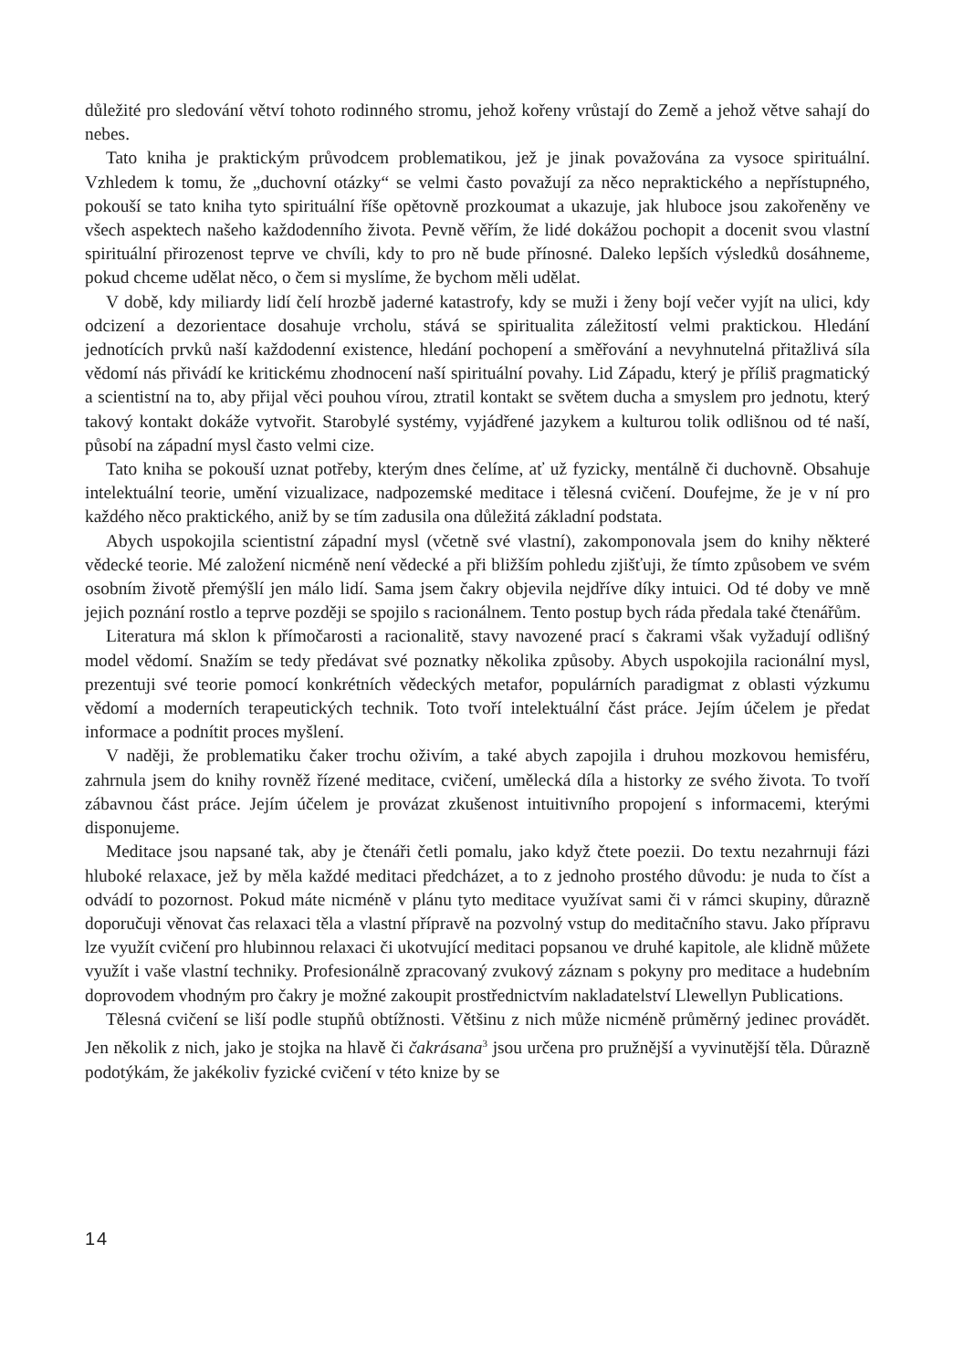důležité pro sledování větví tohoto rodinného stromu, jehož kořeny vrůstají do Země a jehož větve sahají do nebes.
Tato kniha je praktickým průvodcem problematikou, jež je jinak považována za vysoce spirituální. Vzhledem k tomu, že „duchovní otázky“ se velmi často považují za něco nepraktického a nepřístupného, pokouší se tato kniha tyto spirituální říše opětovně prozkoumat a ukazuje, jak hluboce jsou zakořeněny ve všech aspektech našeho každodenního života. Pevně věřím, že lidé dokážou pochopit a docenit svou vlastní spirituální přirozenost teprve ve chvíli, kdy to pro ně bude přínosné. Daleko lepších výsledků dosáhneme, pokud chceme udělat něco, o čem si myslíme, že bychom měli udělat.
V době, kdy miliardy lidí čelí hrozbě jaderné katastrofy, kdy se muži i ženy bojí večer vyjít na ulici, kdy odcizení a dezorientace dosahuje vrcholu, stává se spiritualita záležitostí velmi praktickou. Hledání jednotících prvků naší každodenní existence, hledání pochopení a směřování a nevyhnutelná přitažlivá síla vědomí nás přivádí ke kritickému zhodnocení naší spirituální povahy. Lid Západu, který je příliš pragmatický a scientistní na to, aby přijal věci pouhou vírou, ztratil kontakt se světem ducha a smyslem pro jednotu, který takový kontakt dokáže vytvořit. Starobylé systémy, vyjádřené jazykem a kulturou tolik odlišnou od té naší, působí na západní mysl často velmi cize.
Tato kniha se pokouší uznat potřeby, kterým dnes čelíme, ať už fyzicky, mentálně či duchovně. Obsahuje intelektuální teorie, umění vizualizace, nadpozemské meditace i tělesná cvičení. Doufejme, že je v ní pro každého něco praktického, aniž by se tím zadusila ona důležitá základní podstata.
Abych uspokojila scientistní západní mysl (včetně své vlastní), zakomponovala jsem do knihy některé vědecké teorie. Mé založení nicméně není vědecké a při bližším pohledu zjišťuji, že tímto způsobem ve svém osobním životě přemýšlí jen málo lidí. Sama jsem čakry objevila nejdříve díky intuici. Od té doby ve mně jejich poznání rostlo a teprve později se spojilo s racionálnem. Tento postup bych ráda předala také čtenářům.
Literatura má sklon k přímočarosti a racionalitě, stavy navozené prací s čakrami však vyžadují odlišný model vědomí. Snažím se tedy předávat své poznatky několika způsoby. Abych uspokojila racionální mysl, prezentuji své teorie pomocí konkrétních vědeckých metafor, populárních paradigmat z oblasti výzkumu vědomí a moderních terapeutických technik. Toto tvoří intelektuální část práce. Jejím účelem je předat informace a podnítit proces myšlení.
V naději, že problematiku čaker trochu oživím, a také abych zapojila i druhou mozkovou hemisféru, zahrnula jsem do knihy rovněž řízené meditace, cvičení, umělecká díla a historky ze svého života. To tvoří zábavnou část práce. Jejím účelem je provázat zkušenost intuitivního propojení s informacemi, kterými disponujeme.
Meditace jsou napsané tak, aby je čtenáři četli pomalu, jako když čtete poezii. Do textu nezahrnuji fázi hluboké relaxace, jež by měla každé meditaci předcházet, a to z jednoho prostého důvodu: je nuda to číst a odvádí to pozornost. Pokud máte nicméně v plánu tyto meditace využívat sami či v rámci skupiny, důrazně doporučuji věnovat čas relaxaci těla a vlastní přípravě na pozvolný vstup do meditačního stavu. Jako přípravu lze využít cvičení pro hlubinnou relaxaci či ukotvující meditaci popsanou ve druhé kapitole, ale klidně můžete využít i vaše vlastní techniky. Profesionálně zpracovaný zvukový záznam s pokyny pro meditace a hudebním doprovodem vhodným pro čakry je možné zakoupit prostřednictvím nakladatelství Llewellyn Publications.
Tělesná cvičení se liší podle stupňů obtížnosti. Většinu z nich může nicméně průměrný jedinec provádět. Jen několik z nich, jako je stojka na hlavě či čakrásana<sup>3</sup> jsou určena pro pružnější a vyvinutější těla. Důrazně podotýkám, že jakékoliv fyzické cvičení v této knize by se
14